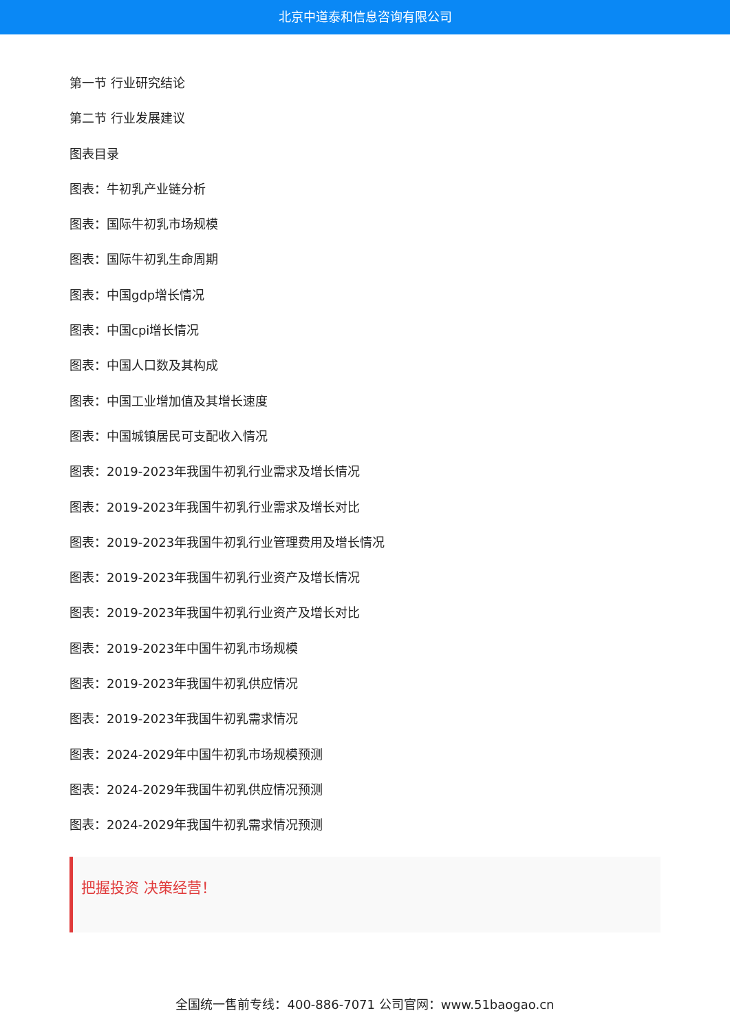北京中道泰和信息咨询有限公司
第一节 行业研究结论
第二节 行业发展建议
图表目录
图表：牛初乳产业链分析
图表：国际牛初乳市场规模
图表：国际牛初乳生命周期
图表：中国gdp增长情况
图表：中国cpi增长情况
图表：中国人口数及其构成
图表：中国工业增加值及其增长速度
图表：中国城镇居民可支配收入情况
图表：2019-2023年我国牛初乳行业需求及增长情况
图表：2019-2023年我国牛初乳行业需求及增长对比
图表：2019-2023年我国牛初乳行业管理费用及增长情况
图表：2019-2023年我国牛初乳行业资产及增长情况
图表：2019-2023年我国牛初乳行业资产及增长对比
图表：2019-2023年中国牛初乳市场规模
图表：2019-2023年我国牛初乳供应情况
图表：2019-2023年我国牛初乳需求情况
图表：2024-2029年中国牛初乳市场规模预测
图表：2024-2029年我国牛初乳供应情况预测
图表：2024-2029年我国牛初乳需求情况预测
把握投资 决策经营！
全国统一售前专线：400-886-7071 公司官网：www.51baogao.cn